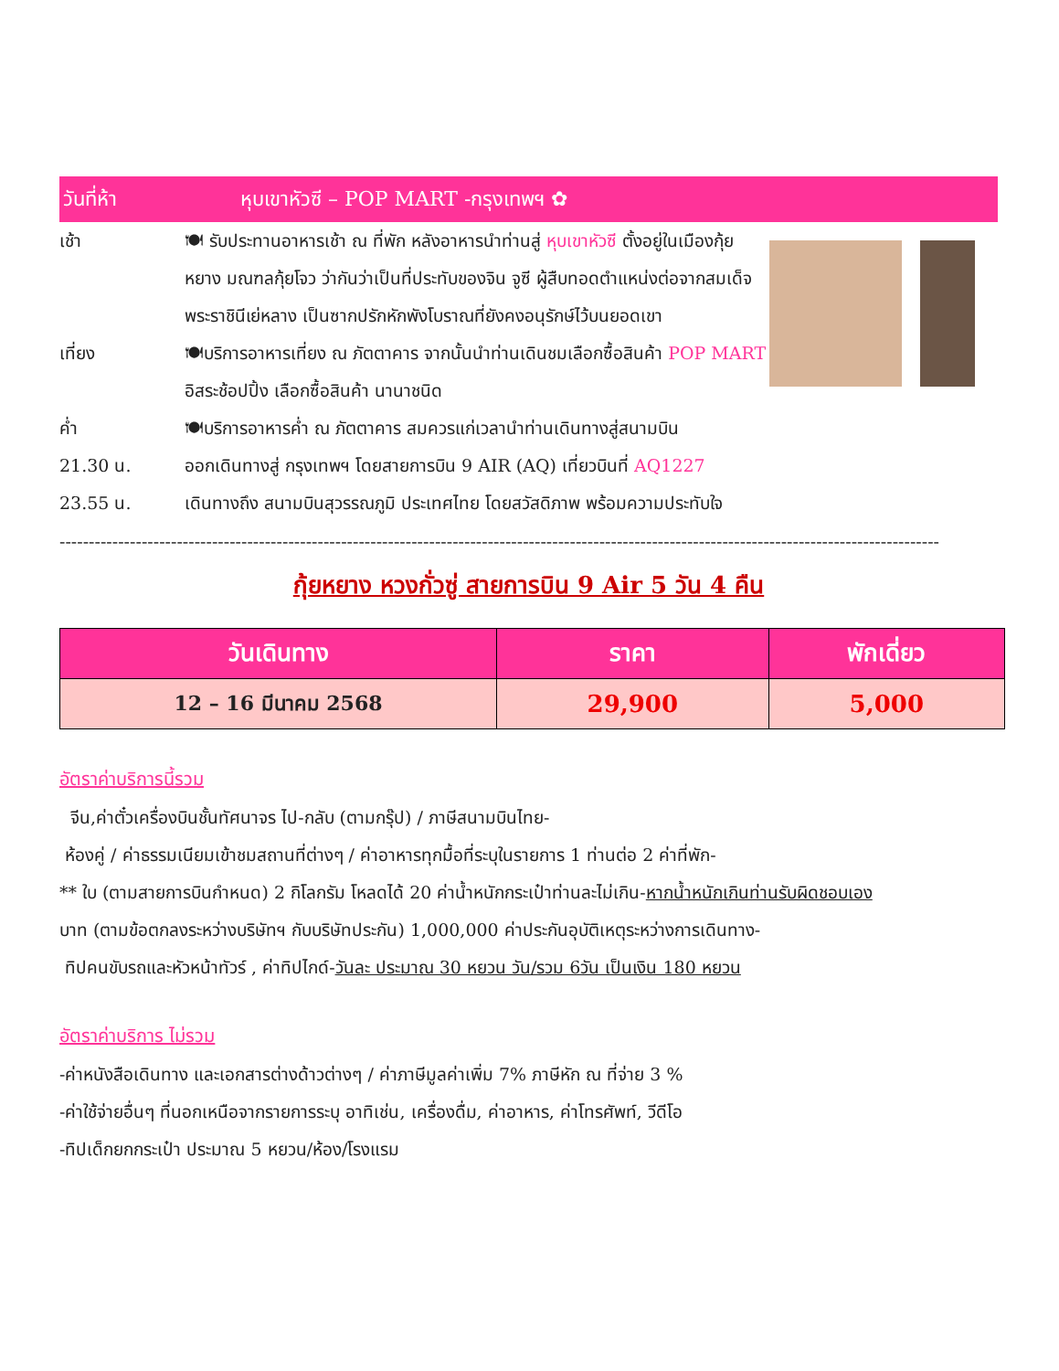วันที่ห้า หุบเขาหัวซี – POP MART -กรุงเทพฯ ✿
เช้า 🍽 รับประทานอาหารเช้า ณ ที่พัก หลังอาหารนำท่านสู่ หุบเขาหัวซี ตั้งอยู่ในเมืองกุ้ยหยาง มณฑลกุ้ยโจว ว่ากันว่าเป็นที่ประทับของจิน จูซี ผู้สืบทอดตำแหน่งต่อจากสมเด็จพระราชินีเย่หลาง เป็นซากปรักหักพังโบราณที่ยังคงอนุรักษ์ไว้บนยอดเขา
เที่ยง 🍽บริการอาหารเที่ยง ณ ภัตตาคาร จากนั้นนำท่านเดินชมเลือกซื้อสินค้า POP MART อิสระช้อปปิ้ง เลือกซื้อสินค้า นานาชนิด
ค่ำ 🍽บริการอาหารค่ำ ณ ภัตตาคาร สมควรแก่เวลานำท่านเดินทางสู่สนามบิน
21.30 น. ออกเดินทางสู่ กรุงเทพฯ โดยสายการบิน 9 AIR (AQ) เที่ยวบินที่ AQ1227
23.55 น. เดินทางถึง สนามบินสุวรรณภูมิ ประเทศไทย โดยสวัสดิภาพ พร้อมความประทับใจ
------------------------------------------------------------------------------------------------------------------------------------------------------
กุ้ยหยาง หวงกั่วซู่ สายการบิน 9 Air 5 วัน 4 คืน
| วันเดินทาง | ราคา | พักเดี่ยว |
| --- | --- | --- |
| 12 – 16 มีนาคม 2568 | 29,900 | 5,000 |
อัตราค่าบริการนี้รวม
จีน,ค่าตั๋วเครื่องบินชั้นทัศนาจร ไป-กลับ (ตามกรุ๊ป) / ภาษีสนามบินไทย-
ห้องคู่ / ค่าธรรมเนียมเข้าชมสถานที่ต่างๆ / ค่าอาหารทุกมื้อที่ระบุในรายการ 1 ท่านต่อ 2 ค่าที่พัก-
** ใบ (ตามสายการบินกำหนด) 2 กิโลกรัม โหลดได้ 20 ค่าน้ำหนักกระเป๋าท่านละไม่เกิน-หากน้ำหนักเกินท่านรับผิดชอบเอง
บาท (ตามข้อตกลงระหว่างบริษัทฯ กับบริษัทประกัน) 1,000,000 ค่าประกันอุบัติเหตุระหว่างการเดินทาง-
ทิปคนขับรถและหัวหน้าทัวร์ , ค่าทิปไกด์-วันละ ประมาณ 30 หยวน วัน/รวม 6วัน เป็นเงิน 180 หยวน
อัตราค่าบริการ ไม่รวม
-ค่าหนังสือเดินทาง และเอกสารต่างด้าวต่างๆ / ค่าภาษีมูลค่าเพิ่ม 7% ภาษีหัก ณ ที่จ่าย 3 %
-ค่าใช้จ่ายอื่นๆ ที่นอกเหนือจากรายการระบุ อาทิเช่น, เครื่องดื่ม, ค่าอาหาร, ค่าโทรศัพท์, วีดีโอ
-ทิปเด็กยกกระเป๋า ประมาณ 5 หยวน/ห้อง/โรงแรม